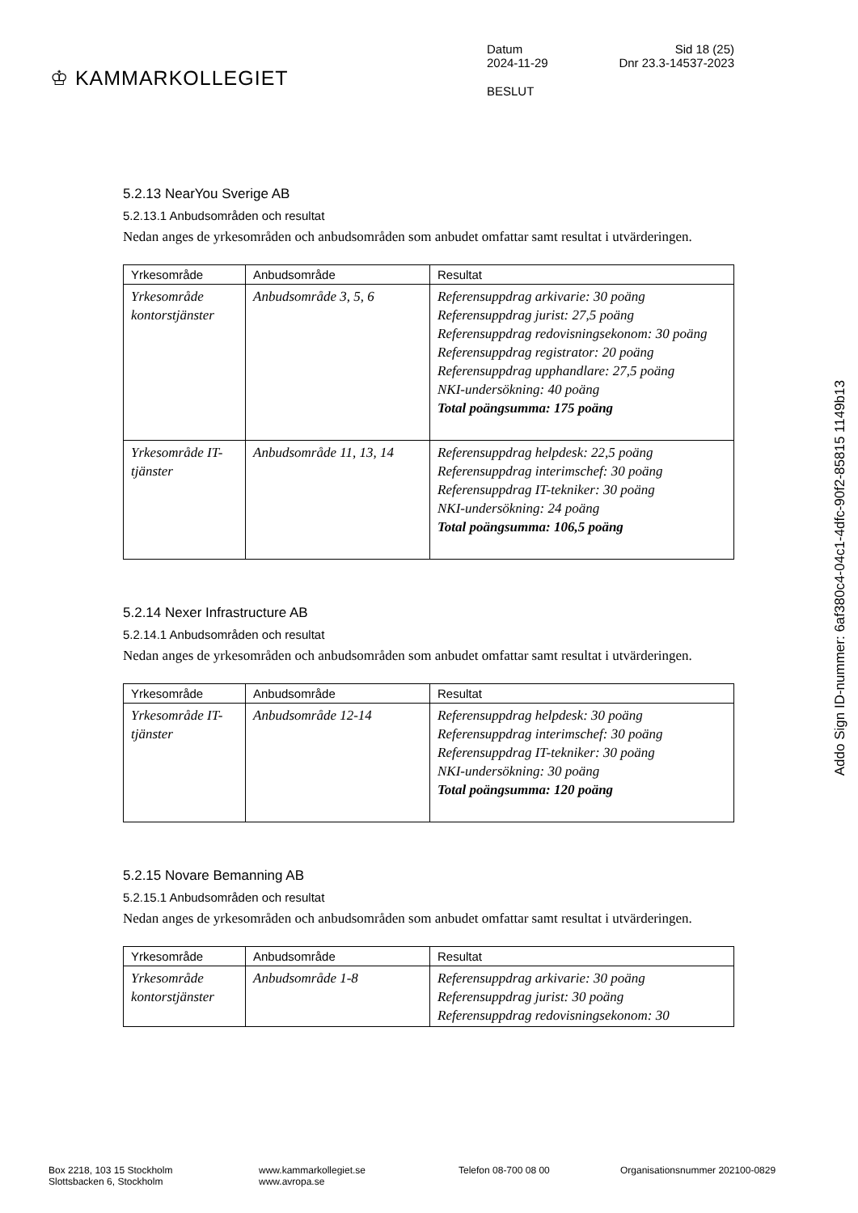♔ KAMMARKOLLEGIET
Datum Sid 18 (25)
2024-11-29 Dnr 23.3-14537-2023
BESLUT
5.2.13 NearYou Sverige AB
5.2.13.1 Anbudsområden och resultat
Nedan anges de yrkesområden och anbudsområden som anbudet omfattar samt resultat i utvärderingen.
| Yrkesområde | Anbudsområde | Resultat |
| --- | --- | --- |
| Yrkesområde kontorstjänster | Anbudsområde 3, 5, 6 | Referensuppdrag arkivarie: 30 poäng Referensuppdrag jurist: 27,5 poäng Referensuppdrag redovisningsekonom: 30 poäng Referensuppdrag registrator: 20 poäng Referensuppdrag upphandlare: 27,5 poäng NKI-undersökning: 40 poäng Total poängsumma: 175 poäng |
| Yrkesområde IT-tjänster | Anbudsområde 11, 13, 14 | Referensuppdrag helpdesk: 22,5 poäng Referensuppdrag interimschef: 30 poäng Referensuppdrag IT-tekniker: 30 poäng NKI-undersökning: 24 poäng Total poängsumma: 106,5 poäng |
5.2.14 Nexer Infrastructure AB
5.2.14.1 Anbudsområden och resultat
Nedan anges de yrkesområden och anbudsområden som anbudet omfattar samt resultat i utvärderingen.
| Yrkesområde | Anbudsområde | Resultat |
| --- | --- | --- |
| Yrkesområde IT-tjänster | Anbudsområde 12-14 | Referensuppdrag helpdesk: 30 poäng Referensuppdrag interimschef: 30 poäng Referensuppdrag IT-tekniker: 30 poäng NKI-undersökning: 30 poäng Total poängsumma: 120 poäng |
5.2.15 Novare Bemanning AB
5.2.15.1 Anbudsområden och resultat
Nedan anges de yrkesområden och anbudsområden som anbudet omfattar samt resultat i utvärderingen.
| Yrkesområde | Anbudsområde | Resultat |
| --- | --- | --- |
| Yrkesområde kontorstjänster | Anbudsområde 1-8 | Referensuppdrag arkivarie: 30 poäng Referensuppdrag jurist: 30 poäng Referensuppdrag redovisningsekonom: 30 |
Addo Sign ID-nummer: 6af380c4-04c1-4dfc-90f2-85815 1149b13
Box 2218, 103 15 Stockholm
Slottsbacken 6, Stockholm
www.kammarkollegiet.se
www.avropa.se
Telefon 08-700 08 00 Organisationsnummer 202100-0829